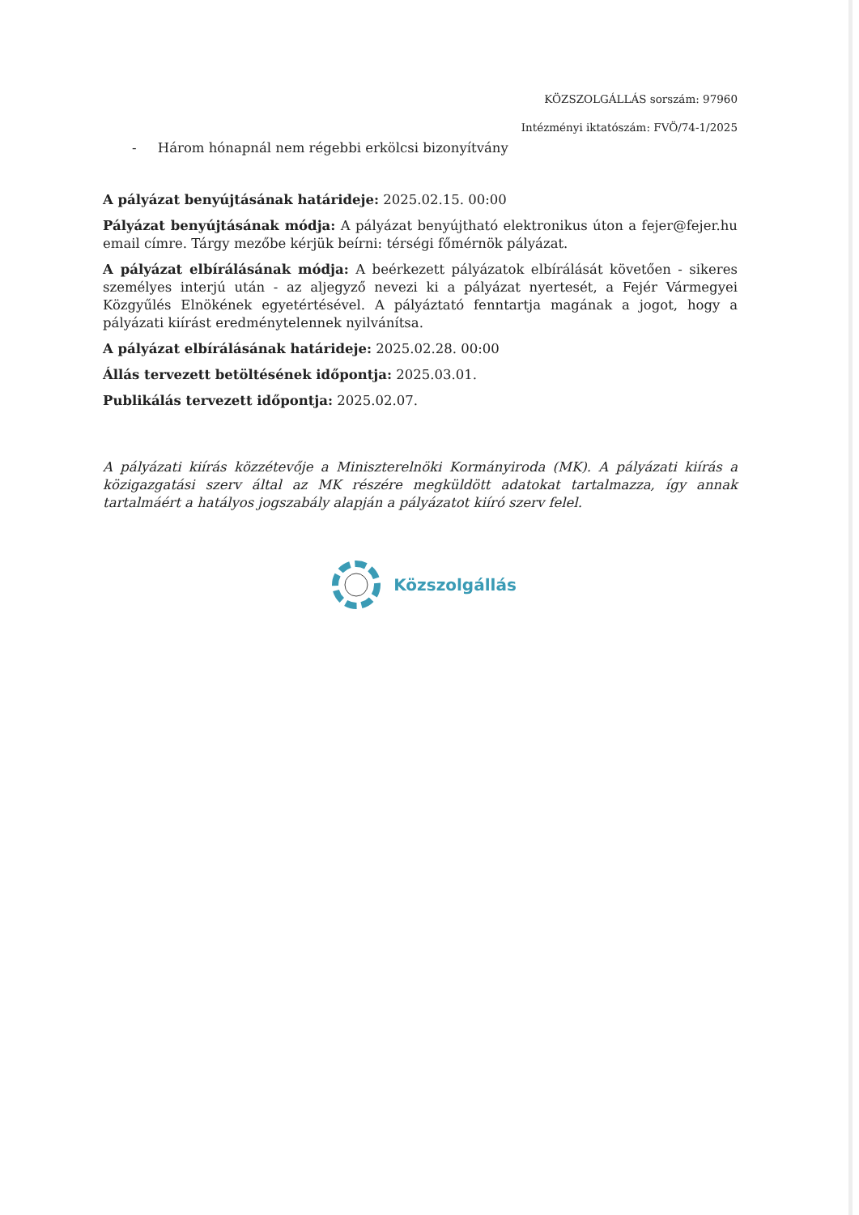KÖZSZOLGÁLLÁS sorszám: 97960
Intézményi iktatószám: FVÖ/74-1/2025
- Három hónapnál nem régebbi erkölcsi bizonyítvány
A pályázat benyújtásának határideje: 2025.02.15. 00:00
Pályázat benyújtásának módja: A pályázat benyújtható elektronikus úton a fejer@fejer.hu email címre. Tárgy mezőbe kérjük beírni: térségi főmérnök pályázat.
A pályázat elbírálásának módja: A beérkezett pályázatok elbírálását követően - sikeres személyes interjú után - az aljegyző nevezi ki a pályázat nyertesét, a Fejér Vármegyei Közgyűlés Elnökének egyetértésével. A pályáztató fenntartja magának a jogot, hogy a pályázati kiírást eredménytelennek nyilvánítsa.
A pályázat elbírálásának határideje: 2025.02.28. 00:00
Állás tervezett betöltésének időpontja: 2025.03.01.
Publikálás tervezett időpontja: 2025.02.07.
A pályázati kiírás közzétevője a Miniszterelnöki Kormányiroda (MK). A pályázati kiírás a közigazgatási szerv által az MK részére megküldött adatokat tartalmazza, így annak tartalmáért a hatályos jogszabály alapján a pályázatot kiíró szerv felel.
Közszolgállás